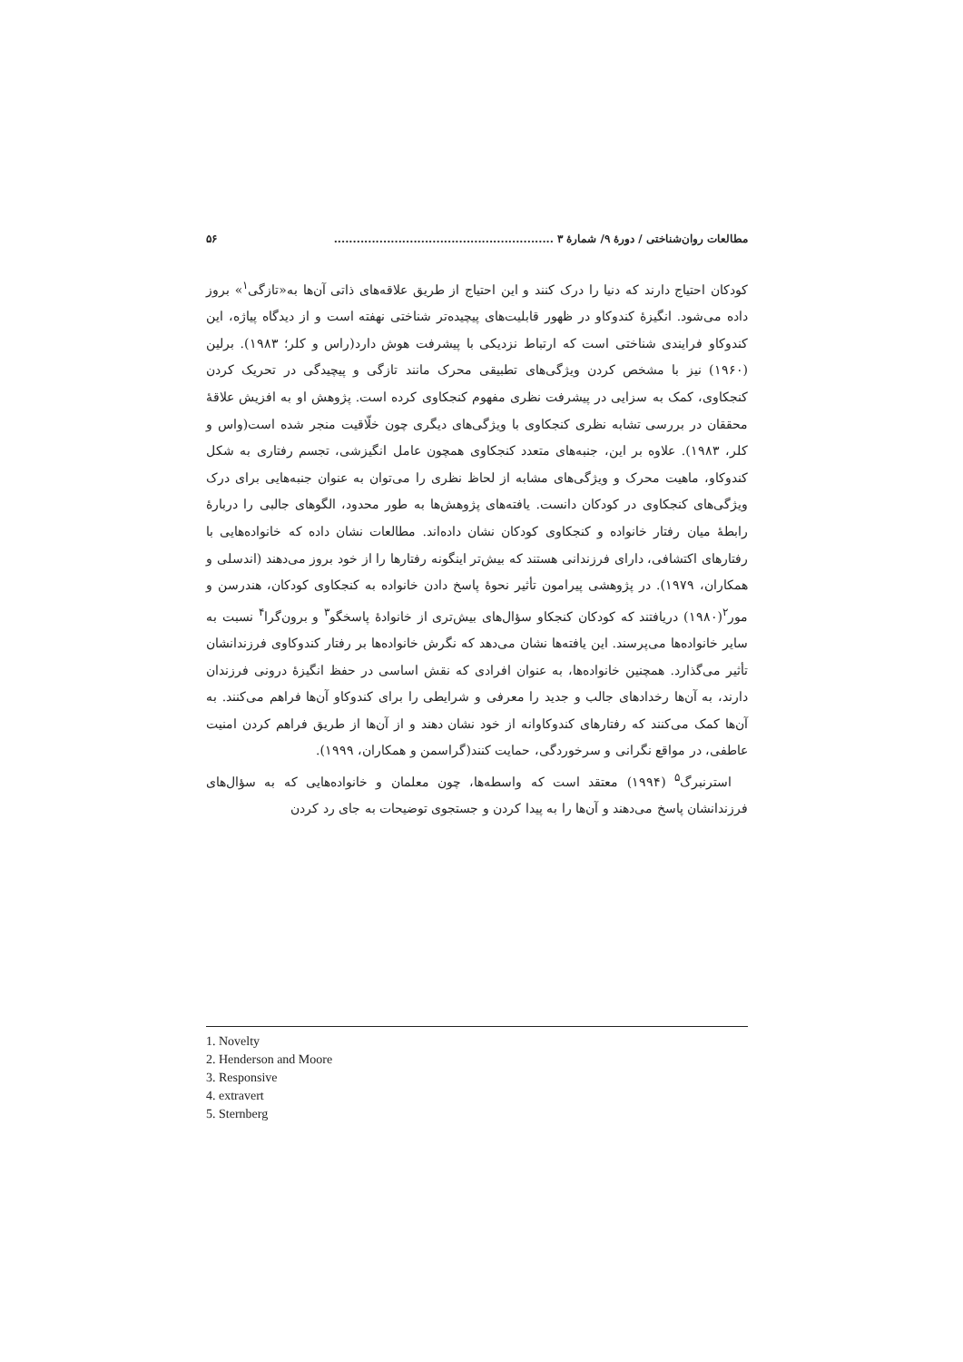مطالعات روان‌شناختی / دورهٔ ۹/ شمارهٔ ۳ .......................................................... ۵۶
کودکان احتیاج دارند که دنیا را درک کنند و این احتیاج از طریق علاقه‌های ذاتی آن‌ها به«تازگی<sup>۱</sup>» بروز داده می‌شود. انگیزهٔ کندوکاو در ظهور قابلیت‌های پیچیده‌تر شناختی نهفته است و از دیدگاه پیاژه، این کندوکاو فرایندی شناختی است که ارتباط نزدیکی با پیشرفت هوش دارد(راس و کلر؛ ۱۹۸۳). برلین (۱۹۶۰) نیز با مشخص کردن ویژگی‌های تطبیقی محرک مانند تازگی و پیچیدگی در تحریک کردن کنجکاوی، کمک به سزایی در پیشرفت نظری مفهوم کنجکاوی کرده است. پژوهش او به افزیش علاقهٔ محققان در بررسی تشابه نظری کنجکاوی با ویژگی‌های دیگری چون خلّاقیت منجر شده است(واس و کلر، ۱۹۸۳). علاوه بر این، جنبه‌های متعدد کنجکاوی همچون عامل انگیزشی، تجسم رفتاری به شکل کندوکاو، ماهیت محرک و ویژگی‌های مشابه از لحاظ نظری را می‌توان به عنوان جنبه‌هایی برای درک ویژگی‌های کنجکاوی در کودکان دانست. یافته‌های پژوهش‌ها به طور محدود، الگوهای جالبی را دربارهٔ رابطهٔ میان رفتار خانواده و کنجکاوی کودکان نشان داده‌اند. مطالعات نشان داده که خانواده‌هایی با رفتارهای اکتشافی، دارای فرزندانی هستند که بیش‌تر اینگونه رفتارها را از خود بروز می‌دهند (اندسلی و همکاران، ۱۹۷۹). در پژوهشی پیرامون تأثیر نحوهٔ پاسخ دادن خانواده به کنجکاوی کودکان، هندرسن و مور<sup>۲</sup>(۱۹۸۰) دریافتند که کودکان کنجکاو سؤال‌های بیش‌تری از خانوادهٔ پاسخگو<sup>۳</sup> و برون‌گرا<sup>۴</sup> نسبت به سایر خانواده‌ها می‌پرسند. این یافته‌ها نشان می‌دهد که نگرش خانواده‌ها بر رفتار کندوکاوی فرزندانشان تأثیر می‌گذارد. همچنین خانواده‌ها، به عنوان افرادی که نقش اساسی در حفظ انگیزهٔ درونی فرزندان دارند، به آن‌ها رخدادهای جالب و جدید را معرفی و شرایطی را برای کندوکاو آن‌ها فراهم می‌کنند. به آن‌ها کمک می‌کنند که رفتارهای کندوکاوانه از خود نشان دهند و از آن‌ها از طریق فراهم کردن امنیت عاطفی، در مواقع نگرانی و سرخوردگی، حمایت کنند(گراسمن و همکاران، ۱۹۹۹).
استرنبرگ<sup>۵</sup> (۱۹۹۴) معتقد است که واسطه‌ها، چون معلمان و خانواده‌هایی که به سؤال‌های فرزندانشان پاسخ می‌دهند و آن‌ها را به پیدا کردن و جستجوی توضیحات به جای رد کردن
1. Novelty
2. Henderson and Moore
3. Responsive
4. extravert
5. Sternberg